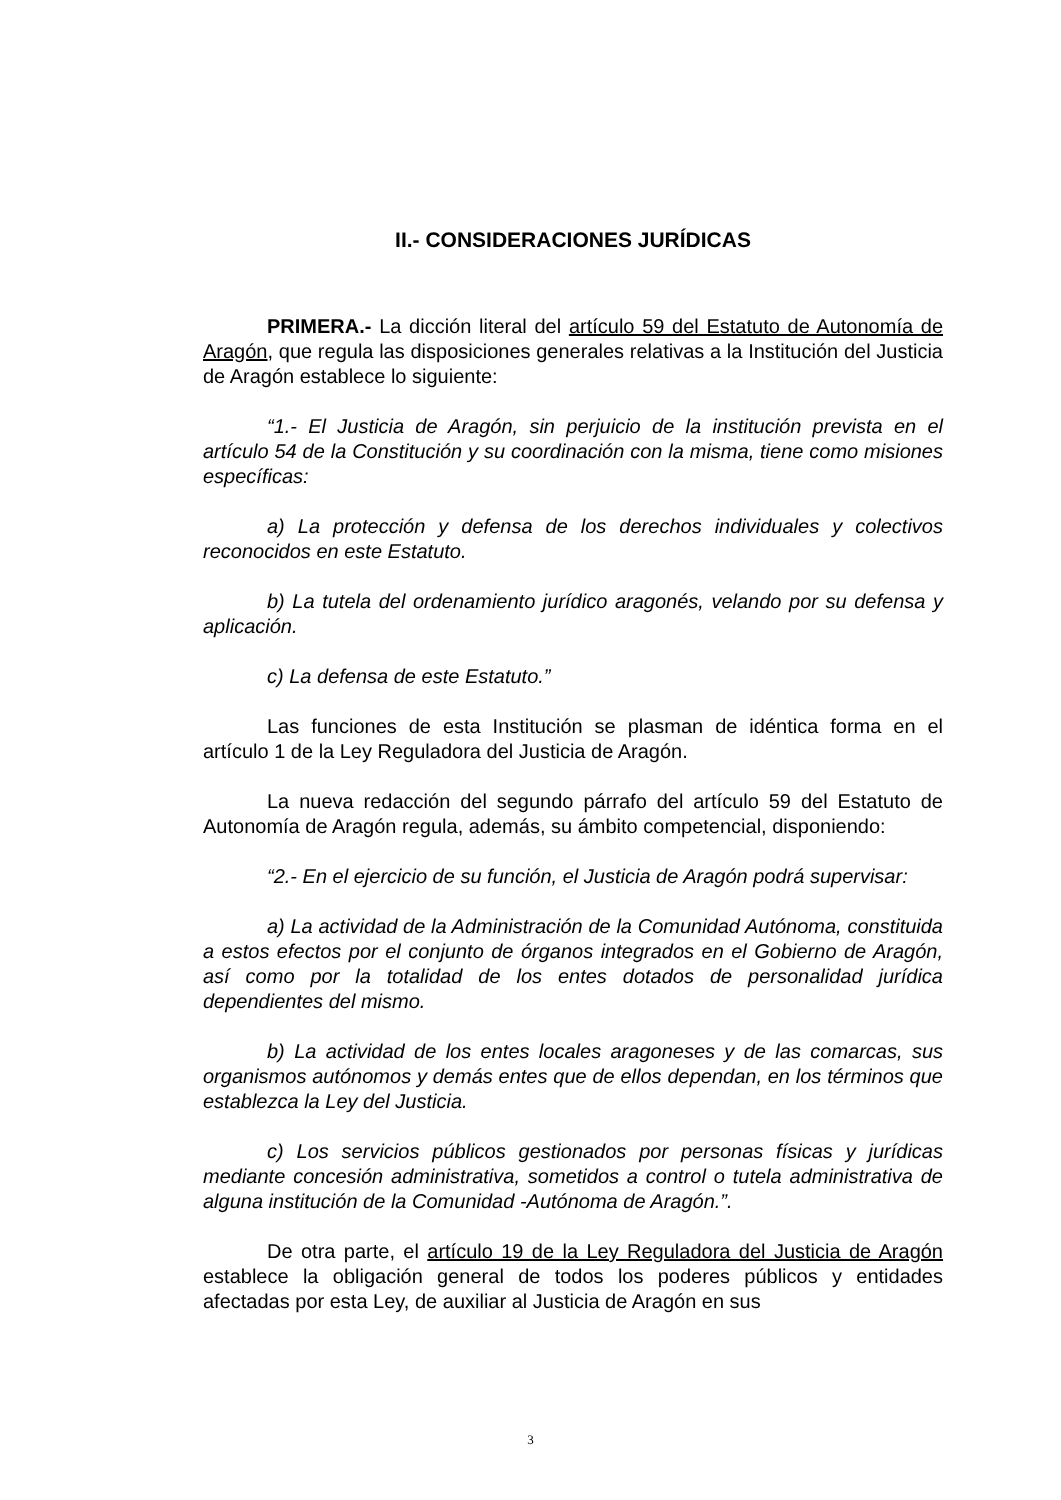II.- CONSIDERACIONES JURÍDICAS
PRIMERA.- La dicción literal del artículo 59 del Estatuto de Autonomía de Aragón, que regula las disposiciones generales relativas a la Institución del Justicia de Aragón establece lo siguiente:
“1.- El Justicia de Aragón, sin perjuicio de la institución prevista en el artículo 54 de la Constitución y su coordinación con la misma, tiene como misiones específicas:
a) La protección y defensa de los derechos individuales y colectivos reconocidos en este Estatuto.
b) La tutela del ordenamiento jurídico aragonés, velando por su defensa y aplicación.
c) La defensa de este Estatuto.”
Las funciones de esta Institución se plasman de idéntica forma en el artículo 1 de la Ley Reguladora del Justicia de Aragón.
La nueva redacción del segundo párrafo del artículo 59 del Estatuto de Autonomía de Aragón regula, además, su ámbito competencial, disponiendo:
“2.- En el ejercicio de su función, el Justicia de Aragón podrá supervisar:
a) La actividad de la Administración de la Comunidad Autónoma, constituida a estos efectos por el conjunto de órganos integrados en el Gobierno de Aragón, así como por la totalidad de los entes dotados de personalidad jurídica dependientes del mismo.
b) La actividad de los entes locales aragoneses y de las comarcas, sus organismos autónomos y demás entes que de ellos dependan, en los términos que establezca la Ley del Justicia.
c) Los servicios públicos gestionados por personas físicas y jurídicas mediante concesión administrativa, sometidos a control o tutela administrativa de alguna institución de la Comunidad -Autónoma de Aragón.”.
De otra parte, el artículo 19 de la Ley Reguladora del Justicia de Aragón establece la obligación general de todos los poderes públicos y entidades afectadas por esta Ley, de auxiliar al Justicia de Aragón en sus
3